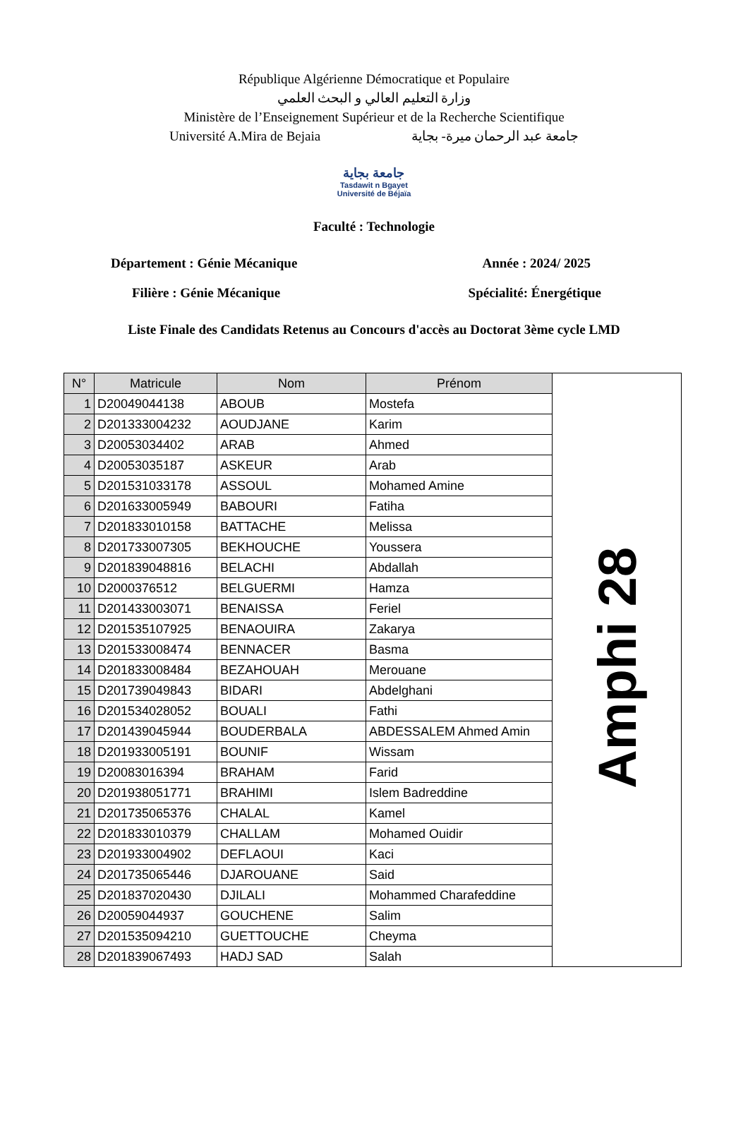République Algérienne Démocratique et Populaire
وزارة التعليم العالي و البحث العلمي
Ministère de l’Enseignement Supérieur et de la Recherche Scientifique
Université A.Mira de Bejaia جامعة عبد الرحمان ميرة- بجاية
جامعة بجاية
Tasdawit n Bgayet
Université de Béjaïa
Faculté : Technologie
Département : Génie Mécanique Année : 2024/ 2025
Filière : Génie Mécanique Spécialité: Énergétique
Liste Finale des Candidats Retenus au Concours d'accès au Doctorat 3ème cycle LMD
| N° | Matricule | Nom | Prénom | Amphi 28 |
| 1 | D20049044138 | ABOUB | Mostefa | |
| 2 | D201333004232 | AOUDJANE | Karim | |
| 3 | D20053034402 | ARAB | Ahmed | |
| 4 | D20053035187 | ASKEUR | Arab | |
| 5 | D201531033178 | ASSOUL | Mohamed Amine | |
| 6 | D201633005949 | BABOURI | Fatiha | |
| 7 | D201833010158 | BATTACHE | Melissa | |
| 8 | D201733007305 | BEKHOUCHE | Youssera | |
| 9 | D201839048816 | BELACHI | Abdallah | |
| 10 | D2000376512 | BELGUERMI | Hamza | |
| 11 | D201433003071 | BENAISSA | Feriel | |
| 12 | D201535107925 | BENAOUIRA | Zakarya | |
| 13 | D201533008474 | BENNACER | Basma | |
| 14 | D201833008484 | BEZAHOUAH | Merouane | |
| 15 | D201739049843 | BIDARI | Abdelghani | |
| 16 | D201534028052 | BOUALI | Fathi | |
| 17 | D201439045944 | BOUDERBALA | ABDESSALEM Ahmed Amin | |
| 18 | D201933005191 | BOUNIF | Wissam | |
| 19 | D20083016394 | BRAHAM | Farid | |
| 20 | D201938051771 | BRAHIMI | Islem Badreddine | |
| 21 | D201735065376 | CHALAL | Kamel | |
| 22 | D201833010379 | CHALLAM | Mohamed Ouidir | |
| 23 | D201933004902 | DEFLAOUI | Kaci | |
| 24 | D201735065446 | DJAROUANE | Said | |
| 25 | D201837020430 | DJILALI | Mohammed Charafeddine | |
| 26 | D20059044937 | GOUCHENE | Salim | |
| 27 | D201535094210 | GUETTOUCHE | Cheyma | |
| 28 | D201839067493 | HADJ SAD | Salah | |